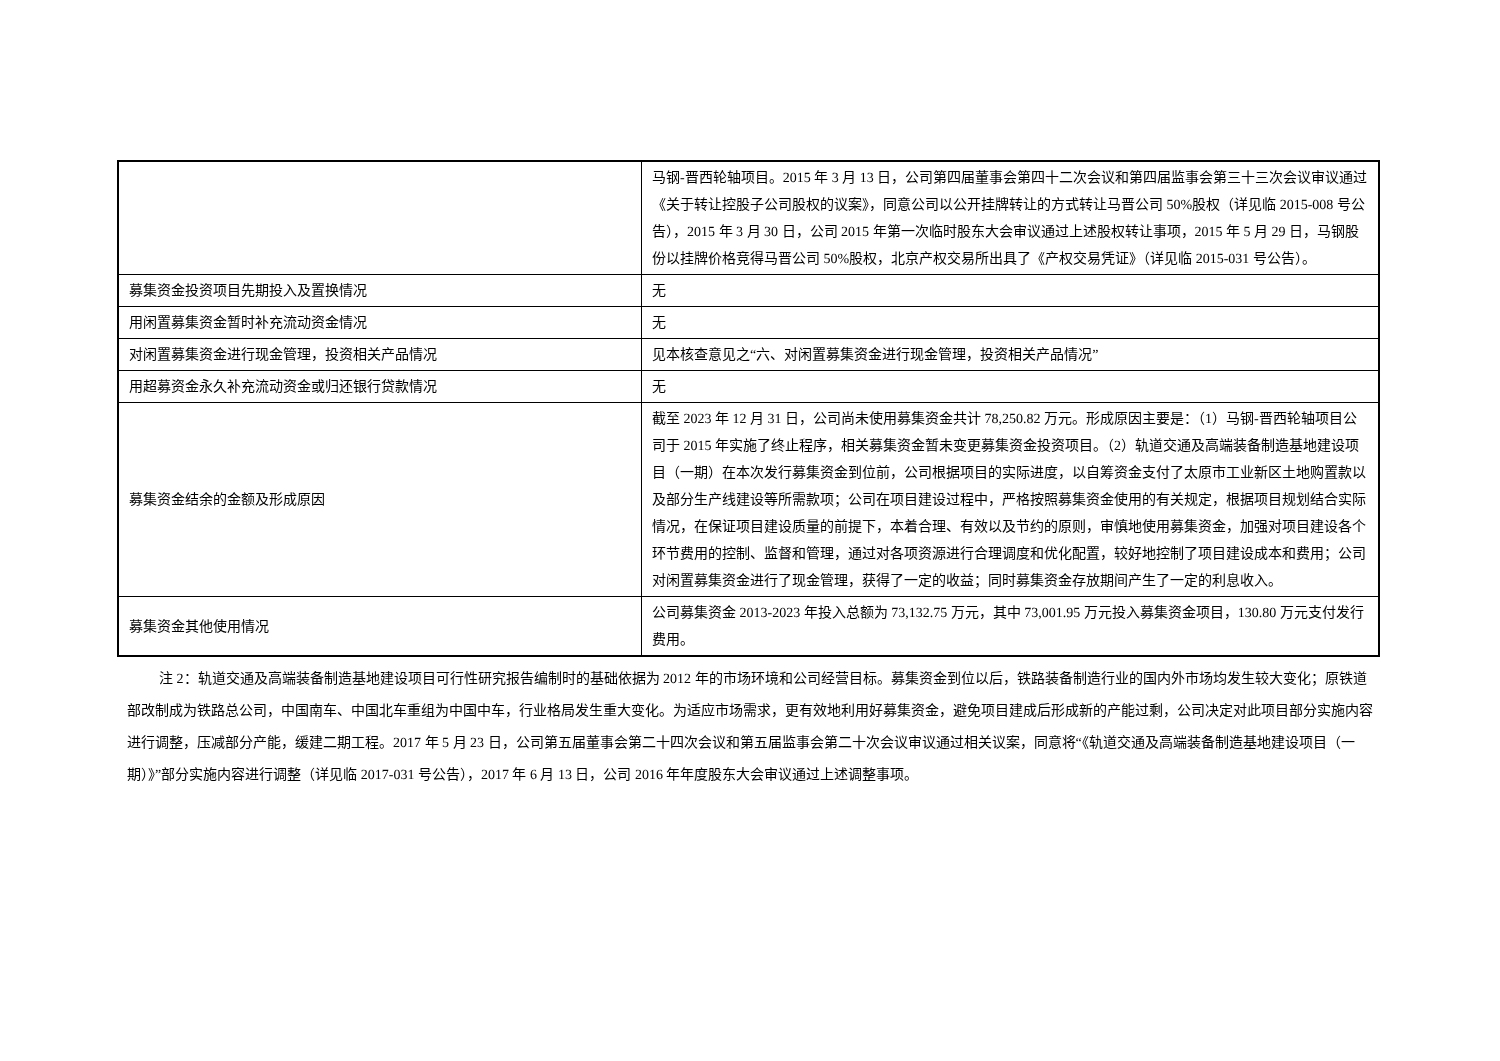| | 马钢-晋西轮轴项目。2015 年 3 月 13 日，公司第四届董事会第四十二次会议和第四届监事会第三十三次会议审议通过《关于转让控股子公司股权的议案》，同意公司以公开挂牌转让的方式转让马晋公司 50%股权（详见临 2015-008 号公告），2015 年 3 月 30 日，公司 2015 年第一次临时股东大会审议通过上述股权转让事项，2015 年 5 月 29 日，马钢股份以挂牌价格竞得马晋公司 50%股权，北京产权交易所出具了《产权交易凭证》（详见临 2015-031 号公告）。 |
| 募集资金投资项目先期投入及置换情况 | 无 |
| 用闲置募集资金暂时补充流动资金情况 | 无 |
| 对闲置募集资金进行现金管理，投资相关产品情况 | 见本核查意见之“六、对闲置募集资金进行现金管理，投资相关产品情况” |
| 用超募资金永久补充流动资金或归还银行贷款情况 | 无 |
| 募集资金结余的金额及形成原因 | 截至 2023 年 12 月 31 日，公司尚未使用募集资金共计 78,250.82 万元。形成原因主要是：（1）马钢-晋西轮轴项目公司于 2015 年实施了终止程序，相关募集资金暂未变更募集资金投资项目。（2）轨道交通及高端装备制造基地建设项目（一期）在本次发行募集资金到位前，公司根据项目的实际进度，以自筹资金支付了太原市工业新区土地购置款以及部分生产线建设等所需款项；公司在项目建设过程中，严格按照募集资金使用的有关规定，根据项目规划结合实际情况，在保证项目建设质量的前提下，本着合理、有效以及节约的原则，审慎地使用募集资金，加强对项目建设各个环节费用的控制、监督和管理，通过对各项资源进行合理调度和优化配置，较好地控制了项目建设成本和费用；公司对闲置募集资金进行了现金管理，获得了一定的收益；同时募集资金存放期间产生了一定的利息收入。 |
| 募集资金其他使用情况 | 公司募集资金 2013-2023 年投入总额为 73,132.75 万元，其中 73,001.95 万元投入募集资金项目，130.80 万元支付发行费用。 |
注 2：轨道交通及高端装备制造基地建设项目可行性研究报告编制时的基础依据为 2012 年的市场环境和公司经营目标。募集资金到位以后，铁路装备制造行业的国内外市场均发生较大变化；原铁道部改制成为铁路总公司，中国南车、中国北车重组为中国中车，行业格局发生重大变化。为适应市场需求，更有效地利用好募集资金，避免项目建成后形成新的产能过剩，公司决定对此项目部分实施内容进行调整，压减部分产能，缓建二期工程。2017 年 5 月 23 日，公司第五届董事会第二十四次会议和第五届监事会第二十次会议审议通过相关议案，同意将“《轨道交通及高端装备制造基地建设项目（一期）》”部分实施内容进行调整（详见临 2017-031 号公告），2017 年 6 月 13 日，公司 2016 年年度股东大会审议通过上述调整事项。